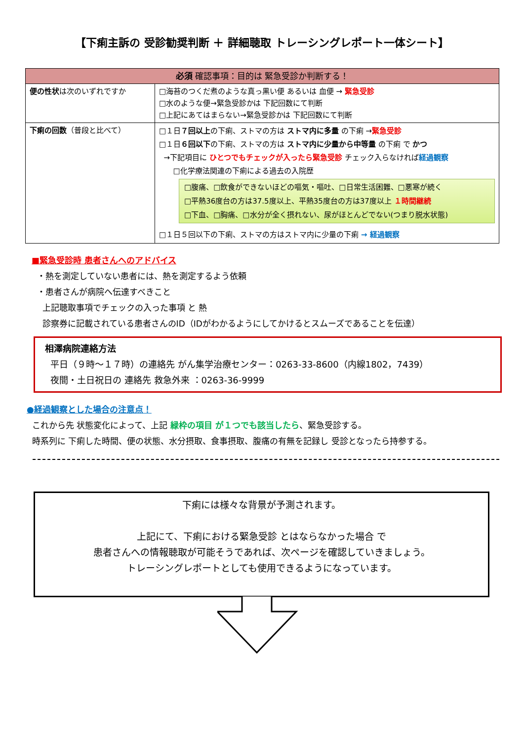【下痢主訴の 受診勧奨判断 ＋ 詳細聴取 トレーシングレポート一体シート】
| 必須 確認事項：目的は 緊急受診か判断する！ | |
| --- | --- |
| 便の性状 は次のいずれですか | □海苔のつくだ煮のような真っ黒い便 あるいは 血便 → 緊急受診 □水のような便→緊急受診かは 下記回数にて判断 □上記にあてはまらない→緊急受診かは 下記回数にて判断 |
| 下痢の回数 （普段と比べて） | □１日 ７回以上 の下痢、ストマの方は ストマ内に多量 の下痢 → 緊急受診 □１日 ６回以下 の下痢、ストマの方は ストマ内に少量から中等量 の下痢 で かつ →下記項目に ひとつでもチェックが入ったら緊急受診 チェック入らなければ 経過観察 □化学療法関連の下痢による過去の入院歴 □腹痛、□飲食ができないほどの嘔気・嘔吐、□日常生活困難、□悪寒が続く □平熱36度台の方は37.5度以上、平熱35度台の方は37度以上 １時間継続 □下血、□胸痛、□水分が全く摂れない、尿がほとんどでない(つまり脱水状態) □１日５回以下の下痢、ストマの方はストマ内に少量の下痢 → 経過観察 |
■緊急受診時 患者さんへのアドバイス
・熱を測定していない患者には、熱を測定するよう依頼
・患者さんが病院へ伝達すべきこと
上記聴取事項でチェックの入った事項 と 熱
診察券に記載されている患者さんのID（IDがわかるようにしてかけるとスムーズであることを伝達）
相澤病院連絡方法
平日（９時～１７時）の連絡先 がん集学治療センター：0263-33-8600（内線1802，7439）
夜間・土日祝日の 連絡先 救急外来 ：0263-36-9999
●経過観察とした場合の注意点！
これから先 状態変化によって、上記 緑枠の項目 が１つでも該当したら、緊急受診する。
時系列に 下痢した時間、便の状態、水分摂取、食事摂取、腹痛の有無を記録し 受診となったら持参する。
下痢には様々な背景が予測されます。
上記にて、下痢における緊急受診 とはならなかった場合 で
患者さんへの情報聴取が可能そうであれば、次ページを確認していきましょう。
トレーシングレポートとしても使用できるようになっています。